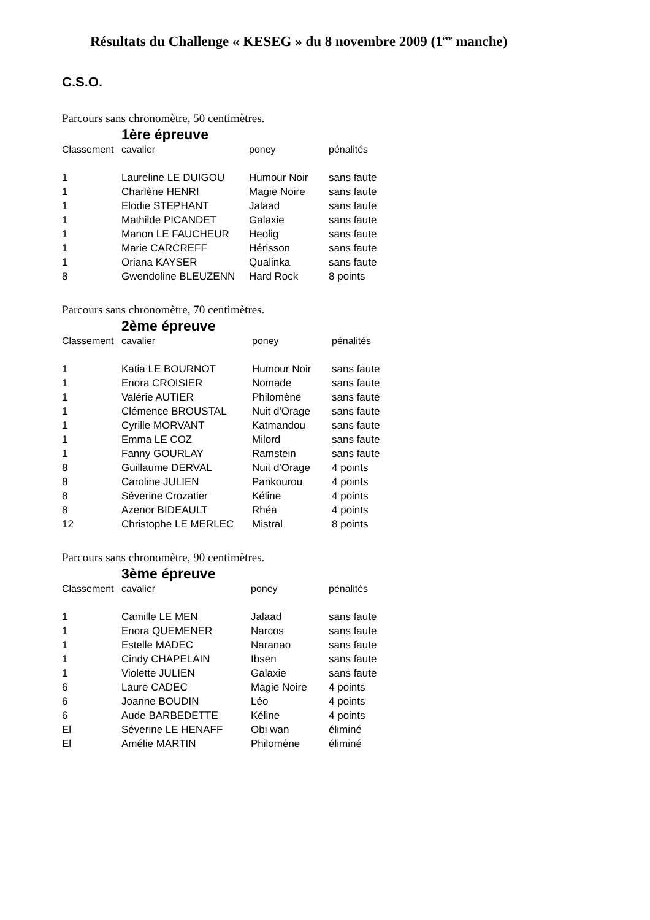Résultats du Challenge « KESEG » du 8 novembre 2009 (1<sup>ère</sup> manche)
C.S.O.
Parcours sans chronomètre, 50 centimètres.
1ère épreuve
| Classement | cavalier | poney | pénalités |
| --- | --- | --- | --- |
| 1 | Laureline LE DUIGOU | Humour Noir | sans faute |
| 1 | Charlène HENRI | Magie Noire | sans faute |
| 1 | Elodie STEPHANT | Jalaad | sans faute |
| 1 | Mathilde PICANDET | Galaxie | sans faute |
| 1 | Manon LE FAUCHEUR | Heolig | sans faute |
| 1 | Marie CARCREFF | Hérisson | sans faute |
| 1 | Oriana KAYSER | Qualinka | sans faute |
| 8 | Gwendoline BLEUZENN | Hard Rock | 8 points |
Parcours sans chronomètre, 70 centimètres.
2ème épreuve
| Classement | cavalier | poney | pénalités |
| --- | --- | --- | --- |
| 1 | Katia LE BOURNOT | Humour Noir | sans faute |
| 1 | Enora CROISIER | Nomade | sans faute |
| 1 | Valérie AUTIER | Philomène | sans faute |
| 1 | Clémence BROUSTAL | Nuit d'Orage | sans faute |
| 1 | Cyrille MORVANT | Katmandou | sans faute |
| 1 | Emma LE COZ | Milord | sans faute |
| 1 | Fanny GOURLAY | Ramstein | sans faute |
| 8 | Guillaume DERVAL | Nuit d'Orage | 4 points |
| 8 | Caroline JULIEN | Pankourou | 4 points |
| 8 | Séverine Crozatier | Kéline | 4 points |
| 8 | Azenor BIDEAULT | Rhéa | 4 points |
| 12 | Christophe LE MERLEC | Mistral | 8 points |
Parcours sans chronomètre, 90 centimètres.
3ème épreuve
| Classement | cavalier | poney | pénalités |
| --- | --- | --- | --- |
| 1 | Camille LE MEN | Jalaad | sans faute |
| 1 | Enora QUEMENER | Narcos | sans faute |
| 1 | Estelle MADEC | Naranao | sans faute |
| 1 | Cindy CHAPELAIN | Ibsen | sans faute |
| 1 | Violette JULIEN | Galaxie | sans faute |
| 6 | Laure CADEC | Magie Noire | 4 points |
| 6 | Joanne BOUDIN | Léo | 4 points |
| 6 | Aude BARBEDETTE | Kéline | 4 points |
| El | Séverine LE HENAFF | Obi wan | éliminé |
| El | Amélie MARTIN | Philomène | éliminé |